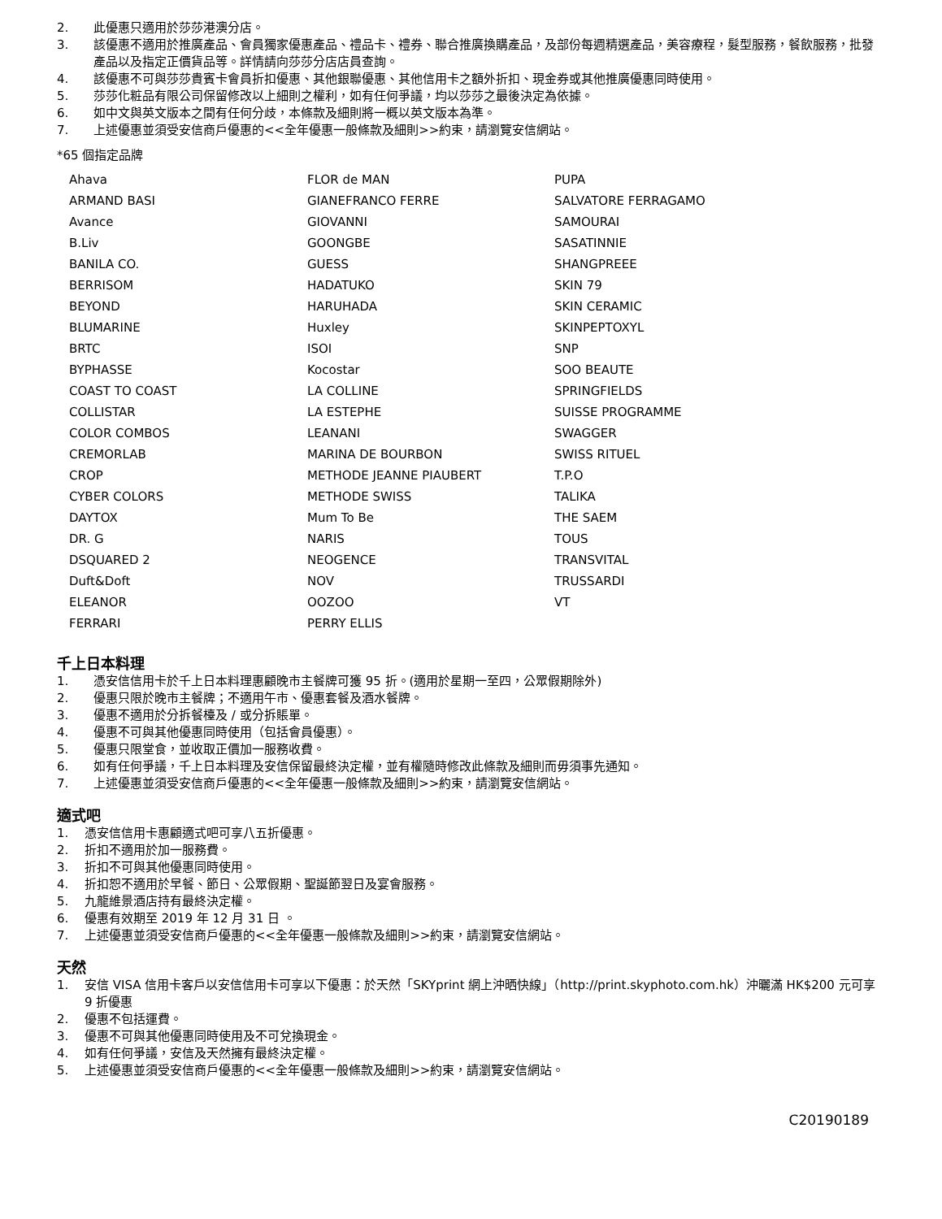2. 此優惠只適用於莎莎港澳分店。
3. 該優惠不適用於推廣產品、會員獨家優惠產品、禮品卡、禮券、聯合推廣換購產品，及部份每週精選產品，美容療程，髮型服務，餐飲服務，批發產品以及指定正價貨品等。詳情請向莎莎分店店員查詢。
4. 該優惠不可與莎莎貴賓卡會員折扣優惠、其他銀聯優惠、其他信用卡之額外折扣、現金券或其他推廣優惠同時使用。
5. 莎莎化粧品有限公司保留修改以上細則之權利，如有任何爭議，均以莎莎之最後決定為依據。
6. 如中文與英文版本之間有任何分歧，本條款及細則將一概以英文版本為準。
7. 上述優惠並須受安信商戶優惠的<<全年優惠一般條款及細則>>約束，請瀏覽安信網站。
*65 個指定品牌
| Ahava | FLOR de MAN | PUPA |
| ARMAND BASI | GIANEFRANCO FERRE | SALVATORE FERRAGAMO |
| Avance | GIOVANNI | SAMOURAI |
| B.Liv | GOONGBE | SASATINNIE |
| BANILA CO. | GUESS | SHANGPREEE |
| BERRISOM | HADATUKO | SKIN 79 |
| BEYOND | HARUHADA | SKIN CERAMIC |
| BLUMARINE | Huxley | SKINPEPTOXYL |
| BRTC | ISOI | SNP |
| BYPHASSE | Kocostar | SOO BEAUTE |
| COAST TO COAST | LA COLLINE | SPRINGFIELDS |
| COLLISTAR | LA ESTEPHE | SUISSE PROGRAMME |
| COLOR COMBOS | LEANANI | SWAGGER |
| CREMORLAB | MARINA DE BOURBON | SWISS RITUEL |
| CROP | METHODE JEANNE PIAUBERT | T.P.O |
| CYBER COLORS | METHODE SWISS | TALIKA |
| DAYTOX | Mum To Be | THE SAEM |
| DR. G | NARIS | TOUS |
| DSQUARED 2 | NEOGENCE | TRANSVITAL |
| Duft&Doft | NOV | TRUSSARDI |
| ELEANOR | OOZOO | VT |
| FERRARI | PERRY ELLIS | |
千上日本料理
1. 憑安信信用卡於千上日本料理惠顧晚市主餐牌可獲 95 折。(適用於星期一至四，公眾假期除外)
2. 優惠只限於晚市主餐牌；不適用午市、優惠套餐及酒水餐牌。
3. 優惠不適用於分拆餐檯及 / 或分拆賬單。
4. 優惠不可與其他優惠同時使用（包括會員優惠）。
5. 優惠只限堂食，並收取正價加一服務收費。
6. 如有任何爭議，千上日本料理及安信保留最終決定權，並有權隨時修改此條款及細則而毋須事先通知。
7. 上述優惠並須受安信商戶優惠的<<全年優惠一般條款及細則>>約束，請瀏覽安信網站。
適式吧
1. 憑安信信用卡惠顧適式吧可享八五折優惠。
2. 折扣不適用於加一服務費。
3. 折扣不可與其他優惠同時使用。
4. 折扣恕不適用於早餐、節日、公眾假期、聖誕節翌日及宴會服務。
5. 九龍維景酒店持有最終決定權。
6. 優惠有效期至 2019 年 12 月 31 日 。
7. 上述優惠並須受安信商戶優惠的<<全年優惠一般條款及細則>>約束，請瀏覽安信網站。
天然
1. 安信 VISA 信用卡客戶以安信信用卡可享以下優惠：於天然「SKYprint 網上沖晒快線」（http://print.skyphoto.com.hk）沖曬滿 HK$200 元可享 9 折優惠
2. 優惠不包括運費。
3. 優惠不可與其他優惠同時使用及不可兌換現金。
4. 如有任何爭議，安信及天然擁有最終決定權。
5. 上述優惠並須受安信商戶優惠的<<全年優惠一般條款及細則>>約束，請瀏覽安信網站。
C20190189